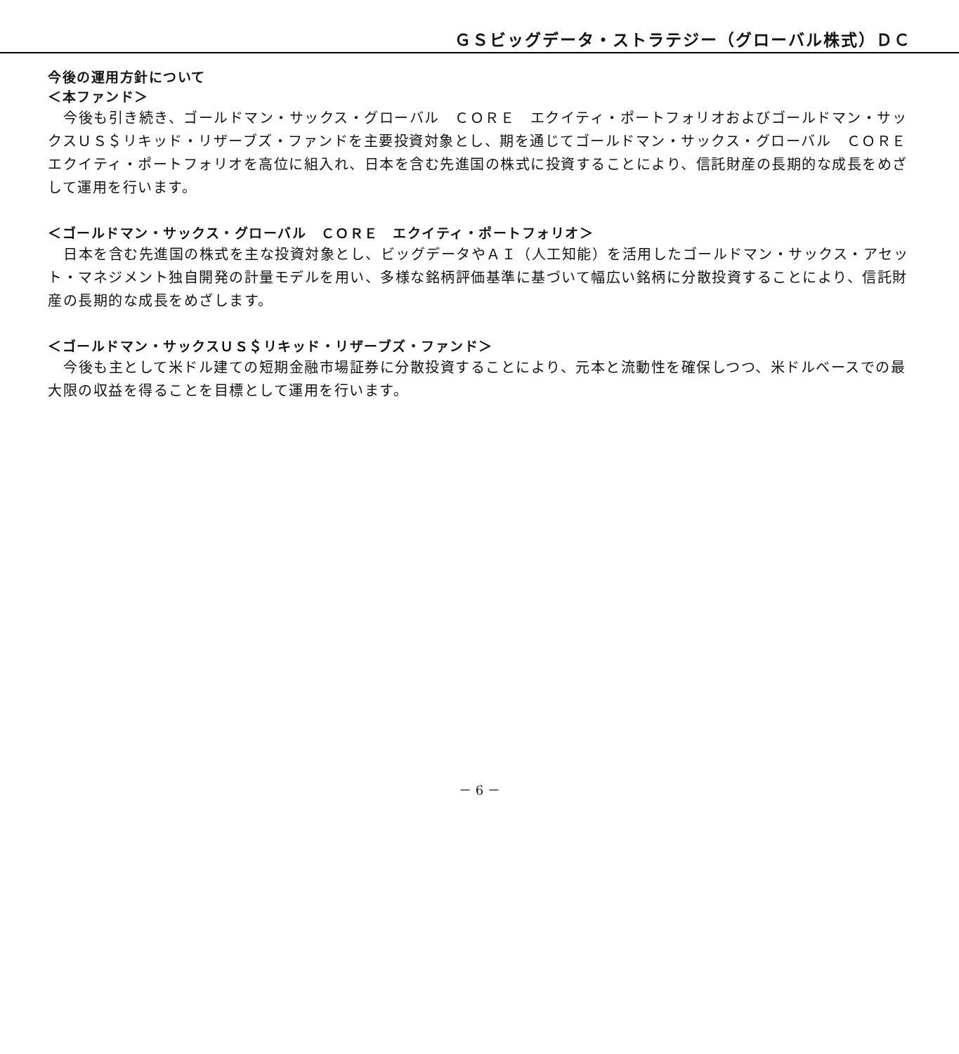ＧＳビッグデータ・ストラテジー（グローバル株式）ＤＣ
今後の運用方針について
＜本ファンド＞
今後も引き続き、ゴールドマン・サックス・グローバル　ＣＯＲＥ　エクイティ・ポートフォリオおよびゴールドマン・サックスＵＳ＄リキッド・リザーブズ・ファンドを主要投資対象とし、期を通じてゴールドマン・サックス・グローバル　ＣＯＲＥ　エクイティ・ポートフォリオを高位に組入れ、日本を含む先進国の株式に投資することにより、信託財産の長期的な成長をめざして運用を行います。
＜ゴールドマン・サックス・グローバル　ＣＯＲＥ　エクイティ・ポートフォリオ＞
日本を含む先進国の株式を主な投資対象とし、ビッグデータやＡＩ（人工知能）を活用したゴールドマン・サックス・アセット・マネジメント独自開発の計量モデルを用い、多様な銘柄評価基準に基づいて幅広い銘柄に分散投資することにより、信託財産の長期的な成長をめざします。
＜ゴールドマン・サックスＵＳ＄リキッド・リザーブズ・ファンド＞
今後も主として米ドル建ての短期金融市場証券に分散投資することにより、元本と流動性を確保しつつ、米ドルベースでの最大限の収益を得ることを目標として運用を行います。
－ 6 －